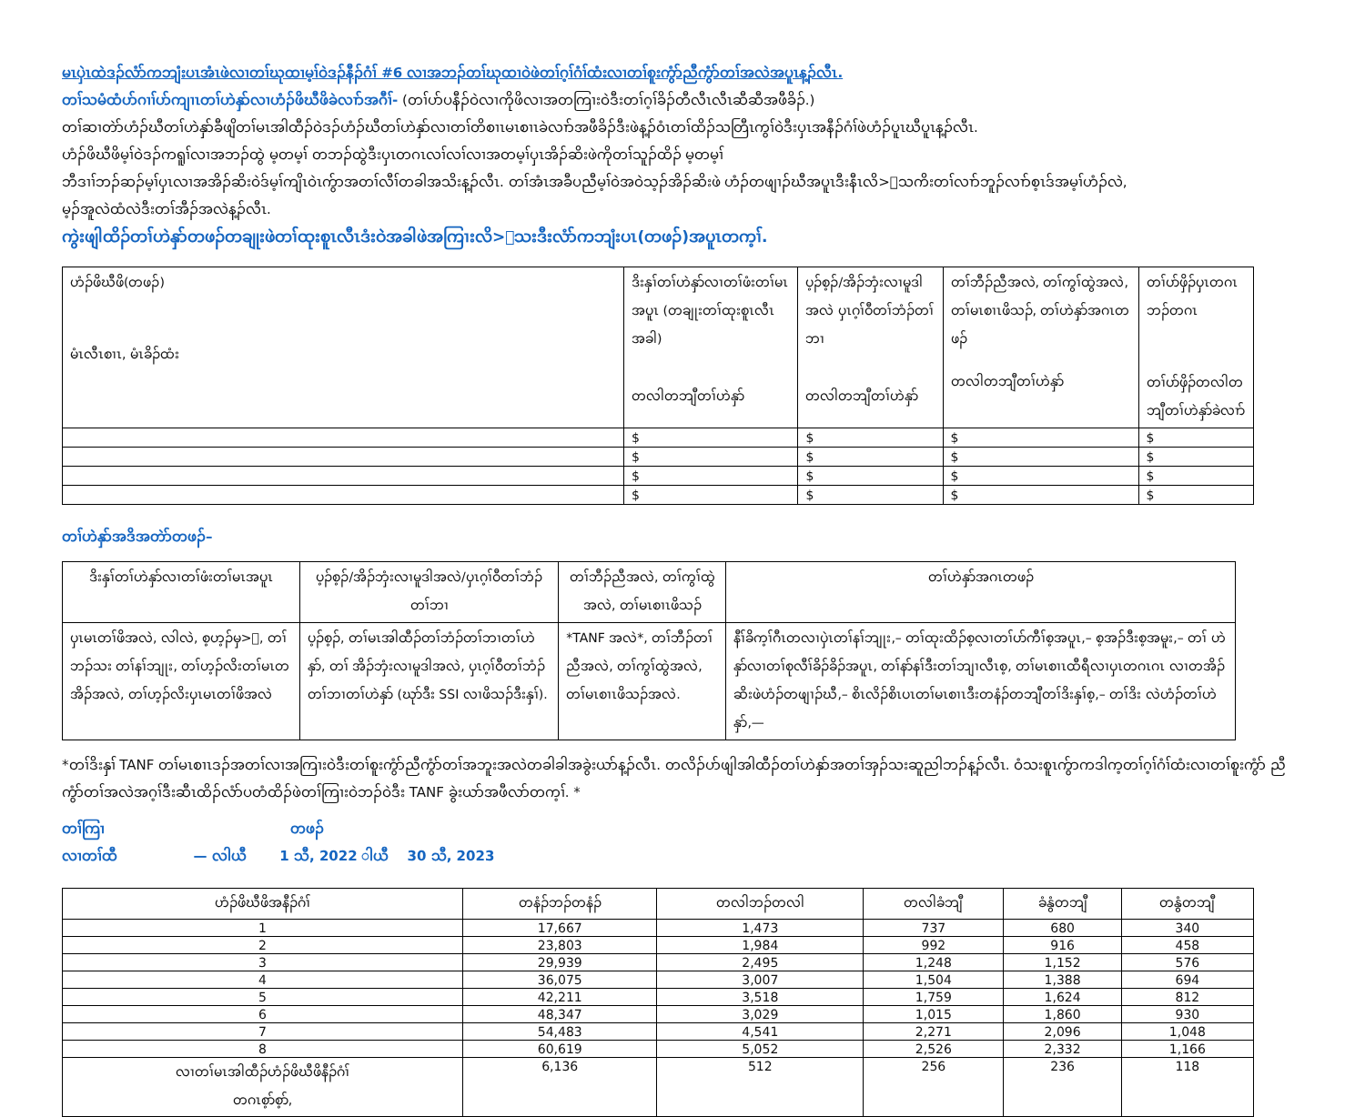မၤပှဲၤထဲဒၣ်လံာ်ကဘျံးပၤအံၤဖဲလၢတၢ်ဃုထၢမ့ၢ်ဝဲဒၣ်နီၣ်ဂံၢ် #6 လၢအဘၣ်တၢ်ဃုထၢဝဲဖဲတၢ်ဂ့ၢ်ဂံၢ်ထံးလၢတၢ်စူးကွံာ်ညီကွံာ်တၢ်အလဲအပူၤန့ၣ်လီၤ.
တၢ်သမံထံပာ်ဂၢၢ်ပာ်ကျၢၤတၢ်ဟဲနှာ်လၢဟံၣ်ဖိဃီဖိခဲလၢာ်အဂီၢ်- (တၢ်ပာ်ပနီၣ်ဝဲလၢကိုဖိလၢအတကြၢးဝဲဒီးတၢ်ဂ့ၢ်ခိၣ်တီလီၤလီၤဆီဆီအဖီခိၣ်.)
တၢ်ဆၢတဲာ်ဟံၣ်ဃီတၢ်ဟဲနှာ်ခီဖျိတၢ်မၤအါထီၣ်ဝဲဒၣ်ဟံၣ်ဃီတၢ်ဟဲနှာ်လၢတၢ်တိစၢၤမၤစၢၤခဲလၢာ်အဖီခိၣ်ဒီးဖဲန့ၣ်ဝံၤတၢ်ထိၣ်သတြီၤကွၢ်ဝဲဒီးပှၤအနီၣ်ဂံၢ်ဖဲဟံၣ်ပူၤဃီပူၤန့ၣ်လီၤ.
ဟံၣ်ဖိဃီဖိမ့ၢ်ဝဲဒၣ်ကရူၢ်လၢအဘၣ်ထွဲ မ့တမ့ၢ် တဘၣ်ထွဲဒီးပှၤတဂၤလၢ်လၢ်လၢအတမ့ၢ်ပှၤအိၣ်ဆိးဖဲကိုတၢ်သူၣ်ထိၣ် မ့တမ့ၢ်
ဘီဒၢၢ်ဘၣ်ဆၣ်မ့ၢ်ပှၤလၢအအိၣ်ဆိးဝဲဒ်မ့ၢ်ကျိၤဝဲၤကွ်ာအတၢ်လီၢ်တခါအသိးန့ၣ်လီၤ. တၢ်အံၤအခီပညီမ့ၢ်ဝဲအဝဲသ့ၣ်အိၣ်ဆိးဖဲ ဟံၣ်တဖျၢၣ်ဃီအပူၤဒီးနီၤလိ>်သကိးတၢ်လၢာ်ဘူၣ်လၢာ်စ့ၤဒ်အမ့ၢ်ဟံၣ်လဲ,
မ့ၣ်အူလဲထံလဲဒီးတၢ်အီၣ်အလဲန့ၣ်လီၤ.
ကွဲးဖျါထိၣ်တၢ်ဟဲနှာ်တဖၣ်တချုးဖဲတၢ်ထုးစူၤလီၤဒံးဝဲအခါဖဲအကြၢးလိ>်သးဒီးလံာ်ကဘျံးပၤ(တဖၣ်)အပူၤတက့ၢ်.
| ဟံၣ်ဖိဃီဖိ(တဖၣ်) မံၤလီၤစၢၤ, မံၤခိၣ်ထံး | ဒိးနှၢ်တၢ်ဟဲနှာ်လၢတၢ်ဖံးတၢ်မၤအပူၤ (တချုးတၢ်ထုးစူၤလီၤအခါ) တလါတဘျီတၢ်ဟဲနှာ် | ပ့ၣ်စ့ၣ်/အိၣ်ဘှံးလၢမူဒါအလဲ ပှၤဂ့ၢ်ဝီတၢ်ဘံၣ်တၢ်ဘၢ တလါတဘျီတၢ်ဟဲနှာ် | တၢ်ဘီၣ်ညီအလဲ, တၢ်ကွၢ်ထွဲအလဲ, တၢ်မၤစၢၤဖိသၣ်, တၢ်ဟဲနှာ်အဂၤတဖၣ် တလါတဘျီတၢ်ဟဲနှာ် | တၢ်ပာ်ဖှိၣ်ပှၤတဂၤဘၣ်တဂၤ တၢ်ပာ်ဖှိၣ်တလါတဘျီတၢ်ဟဲနှာ်ခဲလၢာ် |
| | $ | $ | $ | $ |
| | $ | $ | $ | $ |
| | $ | $ | $ | $ |
| | $ | $ | $ | $ |
တၢ်ဟဲနှာ်အဒိအတဲာ်တဖၣ်–
| ဒိးနှၢ်တၢ်ဟဲနှာ်လၢတၢ်ဖံးတၢ်မၤအပူၤ | ပ့ၣ်စ့ၣ်/အိၣ်ဘှံးလၢမူဒါအလဲ/ပှၤဂ့ၢ်ဝီတၢ်ဘံၣ်တၢ်ဘၢ | တၢ်ဘီၣ်ညီအလဲ, တၢ်ကွၢ်ထွဲအလဲ, တၢ်မၤစၢၤဖိသၣ် | တၢ်ဟဲနှာ်အဂၤတဖၣ် |
| --- | --- | --- | --- |
| ပှၤမၤတၢ်ဖိအလဲ, လါလဲ, စ့ဟ့ၣ်မှ>်, တၢ်ဘၣ်သး တၢ်နၢ်ဘျုး, တၢ်ဟ့ၣ်လိးတၢ်မၤတအိၣ်အလဲ, တၢ်ဟ့ၣ်လိးပှၤမၤတၢ်ဖိအလဲ | ပ့ၣ်စ့ၣ်, တၢ်မၤအါထီၣ်တၢ်ဘံၣ်တၢ်ဘၢတၢ်ဟဲနှာ်, တၢ် အိၣ်ဘှံးလၢမူဒါအလဲ, ပှၤဂ့ၢ်ဝီတၢ်ဘံၣ်တၢ်ဘၢတၢ်ဟဲနှာ် (ဃုာ်ဒီး SSI လၢဖိသၣ်ဒီးနှၢ်). | *TANF အလဲ*, တၢ်ဘီၣ်တၢ်ညီအလဲ, တၢ်ကွၢ်ထွဲအလဲ, တၢ်မၤစၢၤဖိသၣ်အလဲ. | နီၢ်ခိက့ၢ်ဂီၤတလၢပှဲၤတၢ်နၢ်ဘျုး,– တၢ်ထုးထိၣ်စ့လၢတၢ်ပာ်ကီၢ်စ့အပူၤ,– စ့အၣ်ဒီးစ့အမူး,– တၢ် ဟဲနှာ်လၢတၢ်စုလီၢ်ခိၣ်ခိၣ်အပူၤ, တၢ်နာ်နၢ်ဒီးတၢ်ဘျၢလီၤစ့, တၢ်မၤစၢၤထီရီလၢပှၤတဂၤဂၤ လၢတအိၣ်ဆိးဖဲဟံၣ်တဖျၢၣ်ဃီ,– စိၤလိၣ်စိၤပၤတၢ်မၤစၢၤဒီးတနံၣ်တဘျီတၢ်ဒိးနှၢ်စ့,– တၢ်ဒိး လဲဟံၣ်တၢ်ဟဲနှာ်,— |
*တၢ်ဒိးနှၢ် TANF တၢ်မၤစၢၤဒၣ်အတၢ်လၢအကြၢးဝဲဒီးတၢ်စူးကွံာ်ညီကွံာ်တၢ်အဘူးအလဲတခါခါအခွဲးယာ်န့ၣ်လီၤ. တလိၣ်ပာ်ဖျါအါထီၣ်တၢ်ဟဲနှာ်အတၢ်အှၣ်သးဆူညါဘၣ်န့ၣ်လီၤ. ဝံသးစူၤကွ်ာကဒါက့တၢ်ဂ့ၢ်ဂံၢ်ထံးလၢတၢ်စူးကွံာ် ညီကွံာ်တၢ်အလဲအဂ့ၢ်ဒီးဆီၤထိၣ်လံာ်ပတံထိၣ်ဖဲတၢ်ကြၢးဝဲဘၣ်ဝဲဒီး TANF ခွဲးယာ်အဖီလာ်တက့ၢ်. *
တၢ်ကြၢ တဖၣ်
လၢတၢ်ထီ — လါယီ 1 သီ, 2022 ါယီ 30 သီ, 2023
| ဟံၣ်ဖိဃီဖိအနီၣ်ဂံၢ် | တနံၣ်ဘၣ်တနံၣ် | တလါဘၣ်တလါ | တလါခံဘျီ | ခံနွံတဘျီ | တနွံတဘျီ |
| --- | --- | --- | --- | --- | --- |
| 1 | 17,667 | 1,473 | 737 | 680 | 340 |
| 2 | 23,803 | 1,984 | 992 | 916 | 458 |
| 3 | 29,939 | 2,495 | 1,248 | 1,152 | 576 |
| 4 | 36,075 | 3,007 | 1,504 | 1,388 | 694 |
| 5 | 42,211 | 3,518 | 1,759 | 1,624 | 812 |
| 6 | 48,347 | 3,029 | 1,015 | 1,860 | 930 |
| 7 | 54,483 | 4,541 | 2,271 | 2,096 | 1,048 |
| 8 | 60,619 | 5,052 | 2,526 | 2,332 | 1,166 |
| လၢတၢ်မၤအါထီၣ်ဟံၣ်ဖိဃီဖိနီၣ်ဂံၢ် တဂၤစ့ာ်စ့ာ်, | 6,136 | 512 | 256 | 236 | 118 |